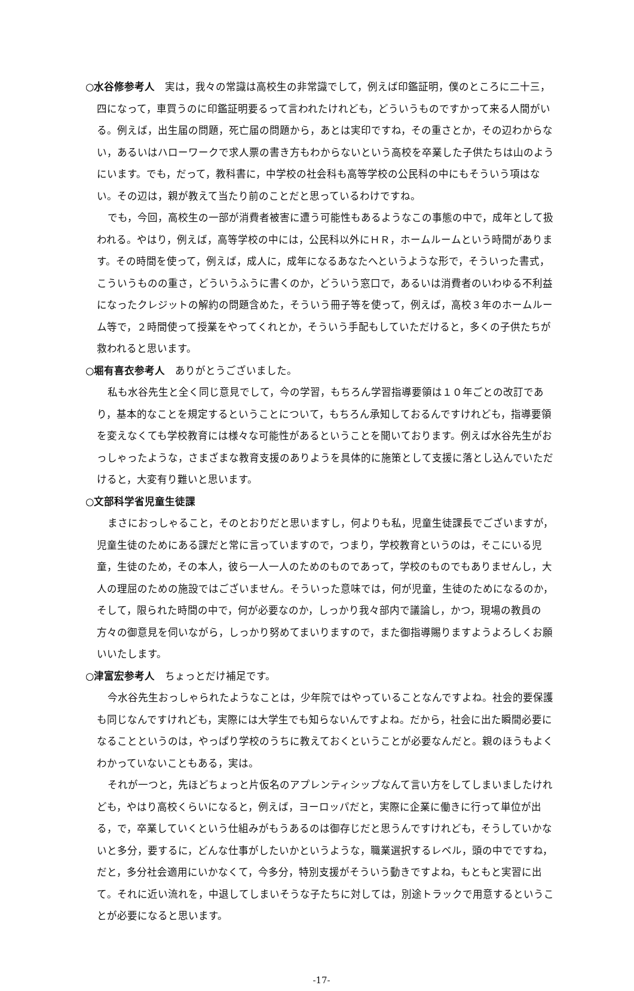○水谷修参考人　実は，我々の常識は高校生の非常識でして，例えば印鑑証明，僕のところに二十三，四になって，車買うのに印鑑証明要るって言われたけれども，どういうものですかって来る人間がいる。例えば，出生届の問題，死亡届の問題から，あとは実印ですね，その重さとか，その辺わからない，あるいはハローワークで求人票の書き方もわからないという高校を卒業した子供たちは山のようにいます。でも，だって，教科書に，中学校の社会科も高等学校の公民科の中にもそういう項はない。その辺は，親が教えて当たり前のことだと思っているわけですね。
でも，今回，高校生の一部が消費者被害に遭う可能性もあるようなこの事態の中で，成年として扱われる。やはり，例えば，高等学校の中には，公民科以外にＨＲ，ホームルームという時間があります。その時間を使って，例えば，成人に，成年になるあなたへというような形で，そういった書式，こういうものの重さ，どういうふうに書くのか，どういう窓口で，あるいは消費者のいわゆる不利益になったクレジットの解約の問題含めた，そういう冊子等を使って，例えば，高校３年のホームルーム等で，２時間使って授業をやってくれとか，そういう手配もしていただけると，多くの子供たちが救われると思います。
○堀有喜衣参考人　ありがとうございました。
私も水谷先生と全く同じ意見でして，今の学習，もちろん学習指導要領は１０年ごとの改訂であり，基本的なことを規定するということについて，もちろん承知しておるんですけれども，指導要領を変えなくても学校教育には様々な可能性があるということを聞いております。例えば水谷先生がおっしゃったような，さまざまな教育支援のありようを具体的に施策として支援に落とし込んでいただけると，大変有り難いと思います。
○文部科学省児童生徒課
まさにおっしゃること，そのとおりだと思いますし，何よりも私，児童生徒課長でございますが，児童生徒のためにある課だと常に言っていますので，つまり，学校教育というのは，そこにいる児童，生徒のため，その本人，彼ら一人一人のためのものであって，学校のものでもありませんし，大人の理屈のための施設ではございません。そういった意味では，何が児童，生徒のためになるのか，そして，限られた時間の中で，何が必要なのか，しっかり我々部内で議論し，かつ，現場の教員の方々の御意見を伺いながら，しっかり努めてまいりますので，また御指導賜りますようよろしくお願いいたします。
○津富宏参考人　ちょっとだけ補足です。
今水谷先生おっしゃられたようなことは，少年院ではやっていることなんですよね。社会的要保護も同じなんですけれども，実際には大学生でも知らないんですよね。だから，社会に出た瞬間必要になることというのは，やっぱり学校のうちに教えておくということが必要なんだと。親のほうもよくわかっていないこともある，実は。
それが一つと，先ほどちょっと片仮名のアプレンティシップなんて言い方をしてしまいましたけれども，やはり高校くらいになると，例えば，ヨーロッパだと，実際に企業に働きに行って単位が出る，で，卒業していくという仕組みがもうあるのは御存じだと思うんですけれども，そうしていかないと多分，要するに，どんな仕事がしたいかというような，職業選択するレベル，頭の中でですね，だと，多分社会適用にいかなくて，今多分，特別支援がそういう動きですよね，もともと実習に出て。それに近い流れを，中退してしまいそうな子たちに対しては，別途トラックで用意するということが必要になると思います。
-17-